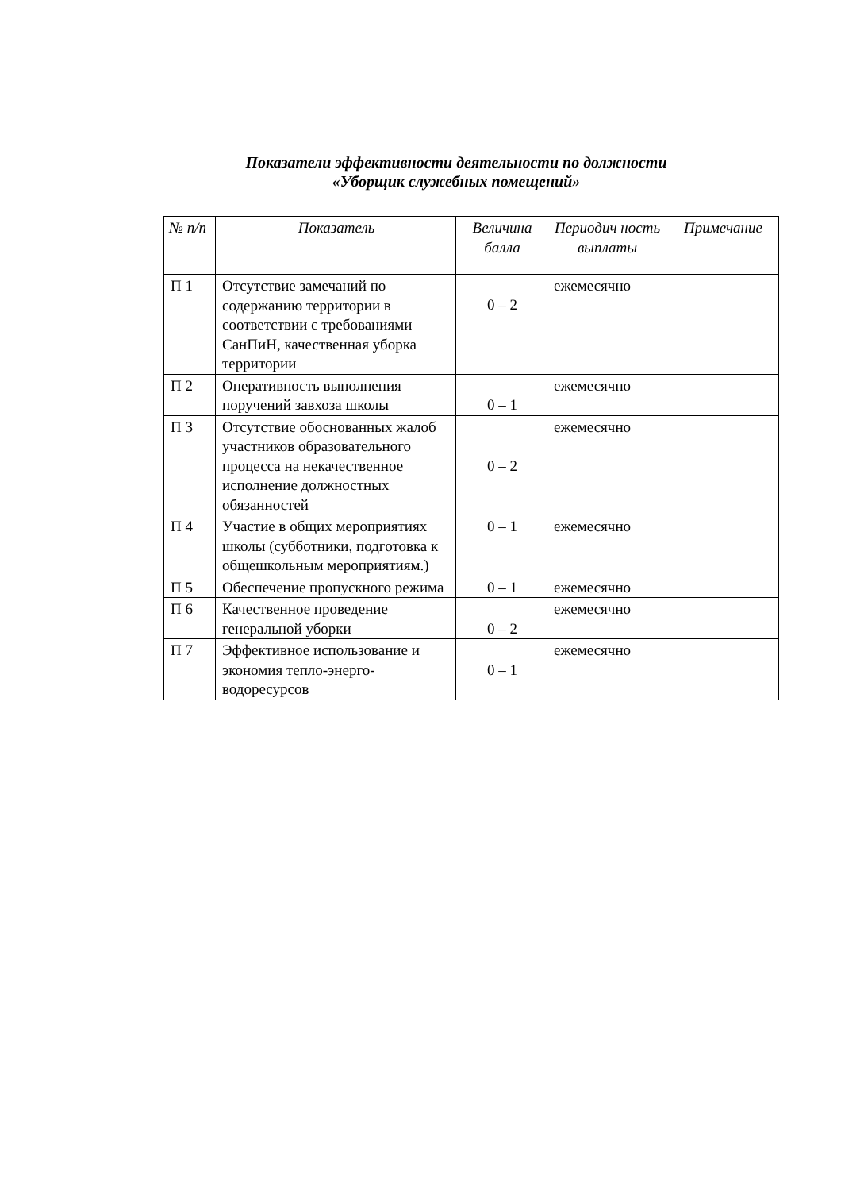Показатели эффективности деятельности по должности
«Уборщик служебных помещений»
| № п/п | Показатель | Величина балла | Периодич ность выплаты | Примечание |
| --- | --- | --- | --- | --- |
| П 1 | Отсутствие замечаний по содержанию территории в соответствии с требованиями СанПиН, качественная уборка территории | 0 – 2 | ежемесячно | |
| П 2 | Оперативность выполнения поручений завхоза школы | 0 – 1 | ежемесячно | |
| П 3 | Отсутствие обоснованных жалоб участников образовательного процесса на некачественное исполнение должностных обязанностей | 0 – 2 | ежемесячно | |
| П 4 | Участие в общих мероприятиях школы (субботники, подготовка к общешкольным мероприятиям.) | 0 – 1 | ежемесячно | |
| П 5 | Обеспечение пропускного режима | 0 – 1 | ежемесячно | |
| П 6 | Качественное проведение генеральной уборки | 0 – 2 | ежемесячно | |
| П 7 | Эффективное использование и экономия тепло-энерго-водоресурсов | 0 – 1 | ежемесячно | |